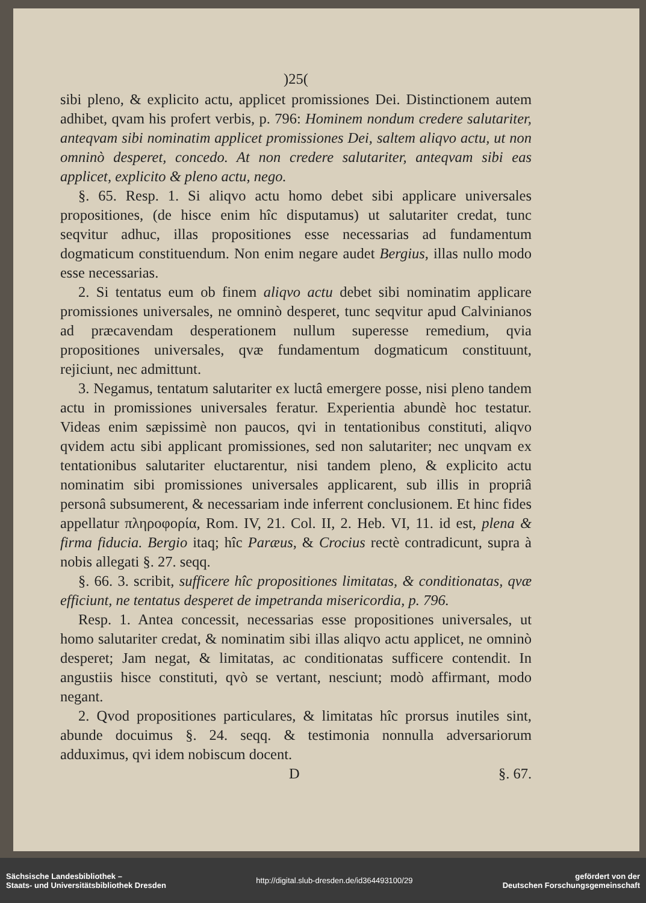)25(
sibi pleno, & explicito actu, applicet promissiones Dei. Distinctionem autem adhibet, qvam his profert verbis, p. 796: Hominem nondum credere salutariter, anteqvam sibi nominatim applicet promissiones Dei, saltem aliqvo actu, ut non omninò desperet, concedo. At non credere salutariter, anteqvam sibi eas applicet, explicito & pleno actu, nego.
§. 65. Resp. 1. Si aliqvo actu homo debet sibi applicare universales propositiones, (de hisce enim hîc disputamus) ut salutariter credat, tunc seqvitur adhuc, illas propositiones esse necessarias ad fundamentum dogmaticum constituendum. Non enim negare audet Bergius, illas nullo modo esse necessarias.
2. Si tentatus eum ob finem aliqvo actu debet sibi nominatim applicare promissiones universales, ne omninò desperet, tunc seqvitur apud Calvinianos ad præcavendam desperationem nullum superesse remedium, qvia propositiones universales, qvæ fundamentum dogmaticum constituunt, rejiciunt, nec admittunt.
3. Negamus, tentatum salutariter ex luctâ emergere posse, nisi pleno tandem actu in promissiones universales feratur. Experientia abundè hoc testatur. Videas enim sæpissimè non paucos, qvi in tentationibus constituti, aliqvo qvidem actu sibi applicant promissiones, sed non salutariter; nec unqvam ex tentationibus salutariter eluctarentur, nisi tandem pleno, & explicito actu nominatim sibi promissiones universales applicarent, sub illis in propriâ personâ subsumerent, & necessariam inde inferrent conclusionem. Et hinc fides appellatur πληροφορία, Rom. IV, 21. Col. II, 2. Heb. VI, 11. id est, plena & firma fiducia. Bergio itaq; hîc Paræus, & Crocius rectè contradicunt, supra à nobis allegati §. 27. seqq.
§. 66. 3. scribit, sufficere hîc propositiones limitatas, & conditionatas, qvæ efficiunt, ne tentatus desperet de impetranda misericordia, p. 796.
Resp. 1. Antea concessit, necessarias esse propositiones universales, ut homo salutariter credat, & nominatim sibi illas aliqvo actu applicet, ne omninò desperet; Jam negat, & limitatas, ac conditionatas sufficere contendit. In angustiis hisce constituti, qvò se vertant, nesciunt; modò affirmant, modo negant.
2. Qvod propositiones particulares, & limitatas hîc prorsus inutiles sint, abunde docuimus §. 24. seqq. & testimonia nonnulla adversariorum adduximus, qvi idem nobiscum docent.
D §. 67.
Sächsische Landesbibliothek –
Staats- und Universitätsbibliothek Dresden
http://digital.slub-dresden.de/id364493100/29
gefördert von der
Deutschen Forschungsgemeinschaft